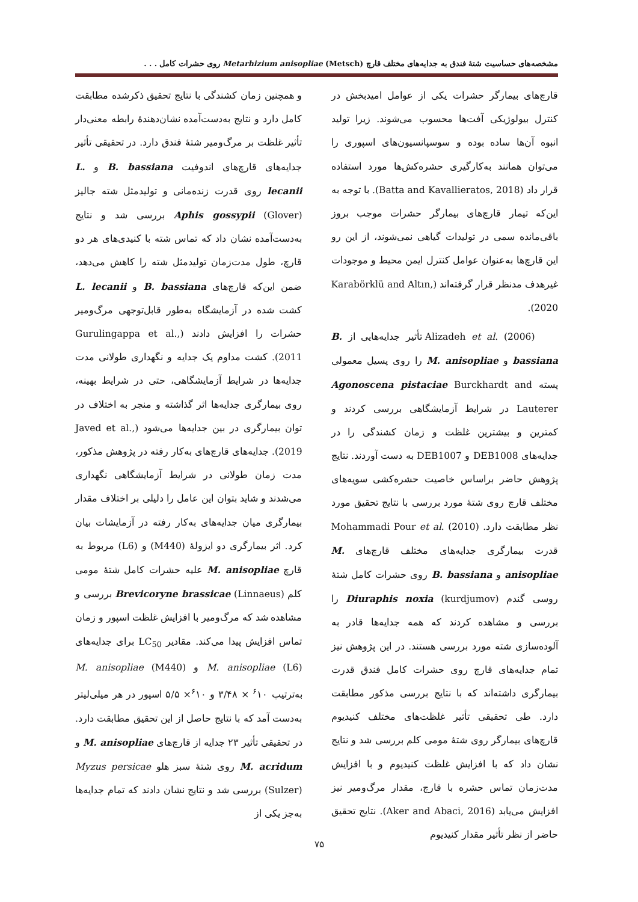مشخصه‌های حساسیت شتهٔ فندق به جدایه‌های مختلف قارچ Metarhizium anisopliae (Metsch) روی حشرات کامل . . .
قارچ‌های بیمارگر حشرات یکی از عوامل امیدبخش در کنترل بیولوژیکی آفت‌ها محسوب می‌شوند. زیرا تولید انبوه آن‌ها ساده بوده و سوسپانسیون‌های اسپوری را می‌توان همانند به‌کارگیری حشره‌کش‌ها مورد استفاده قرار داد (Batta and Kavallieratos, 2018). با توجه به این‌که تیمار قارچ‌های بیمارگر حشرات موجب بروز باقی‌مانده سمی در تولیدات گیاهی نمی‌شوند، از این رو این قارچ‌ها به‌عنوان عوامل کنترل ایمن محیط و موجودات غیرهدف مدنظر قرار گرفته‌اند (Karabörklü and Altın, 2020).
Alizadeh et al. (2006) تأثیر جدایه‌هایی از B. bassiana و M. anisopliae را روی پسیل معمولی پسته Agonoscena pistaciae Burckhardt and Lauterer در شرایط آزمایشگاهی بررسی کردند و کمترین و بیشترین غلظت و زمان کشندگی را در جدایه‌های DEB1008 و DEB1007 به دست آوردند. نتایج پژوهش حاضر براساس خاصیت حشره‌کشی سویه‌های مختلف قارچ روی شتهٔ مورد بررسی با نتایج تحقیق مورد نظر مطابقت دارد. Mohammadi Pour et al. (2010) قدرت بیمارگری جدایه‌های مختلف قارچ‌های M. anisopliae و B. bassiana روی حشرات کامل شتهٔ روسی گندم Diuraphis noxia (kurdjumov) را بررسی و مشاهده کردند که همه جدایه‌ها قادر به آلوده‌سازی شته مورد بررسی هستند. در این پژوهش نیز تمام جدایه‌های قارچ روی حشرات کامل فندق قدرت بیمارگری داشته‌اند که با نتایج بررسی مذکور مطابقت دارد. طی تحقیقی تأثیر غلظت‌های مختلف کنیدیوم قارچ‌های بیمارگر روی شتهٔ مومی کلم بررسی شد و نتایج نشان داد که با افزایش غلظت کنیدیوم و با افزایش مدت‌زمان تماس حشره با قارچ، مقدار مرگ‌ومیر نیز افزایش می‌یابد (Aker and Abaci, 2016). نتایج تحقیق حاضر از نظر تأثیر مقدار کنیدیوم
و همچنین زمان کشندگی با نتایج تحقیق ذکرشده مطابقت کامل دارد و نتایج به‌دست‌آمده نشان‌دهندهٔ رابطه معنی‌دار تأثیر غلظت بر مرگ‌ومیر شتهٔ فندق دارد. در تحقیقی تأثیر جدایه‌های قارچ‌های اندوفیت B. bassiana و L. lecanii روی قدرت زنده‌مانی و تولیدمثل شته جالیز Aphis gossypii (Glover) بررسی شد و نتایج به‌دست‌آمده نشان داد که تماس شته با کنیدی‌های هر دو قارچ، طول مدت‌زمان تولیدمثل شته را کاهش می‌دهد، ضمن این‌که قارچ‌های B. bassiana و L. lecanii کشت شده در آزمایشگاه به‌طور قابل‌توجهی مرگ‌ومیر حشرات را افزایش دادند (Gurulingappa et al., 2011). کشت مداوم یک جدایه و نگهداری طولانی مدت جدایه‌ها در شرایط آزمایشگاهی، حتی در شرایط بهینه، روی بیمارگری جدایه‌ها اثر گذاشته و منجر به اختلاف در توان بیمارگری در بین جدایه‌ها می‌شود (Javed et al., 2019). جدایه‌های قارچ‌های به‌کار رفته در پژوهش مذکور، مدت زمان طولانی در شرایط آزمایشگاهی نگهداری می‌شدند و شاید بتوان این عامل را دلیلی بر اختلاف مقدار بیمارگری میان جدایه‌های به‌کار رفته در آزمایشات بیان کرد. اثر بیمارگری دو ایزولهٔ (M440) و (L6) مربوط به قارچ M. anisopliae علیه حشرات کامل شتهٔ مومی کلم Brevicoryne brassicae (Linnaeus) بررسی و مشاهده شد که مرگ‌ومیر با افزایش غلظت اسپور و زمان تماس افزایش پیدا می‌کند. مقادیر LC<sub>50</sub> برای جدایه‌های M. anisopliae (L6) و M. anisopliae (M440) به‌ترتیب <sup>۶</sup>۱۰ × ۳/۴۸ و <sup>۶</sup>۱۰× ۵/۵ اسپور در هر میلی‌لیتر به‌دست آمد که با نتایج حاصل از این تحقیق مطابقت دارد. در تحقیقی تأثیر ۲۳ جدایه از قارچ‌های M. anisopliae و M. acridum روی شتهٔ سبز هلو Myzus persicae (Sulzer) بررسی شد و نتایج نشان دادند که تمام جدایه‌ها به‌جز یکی از
۷۵